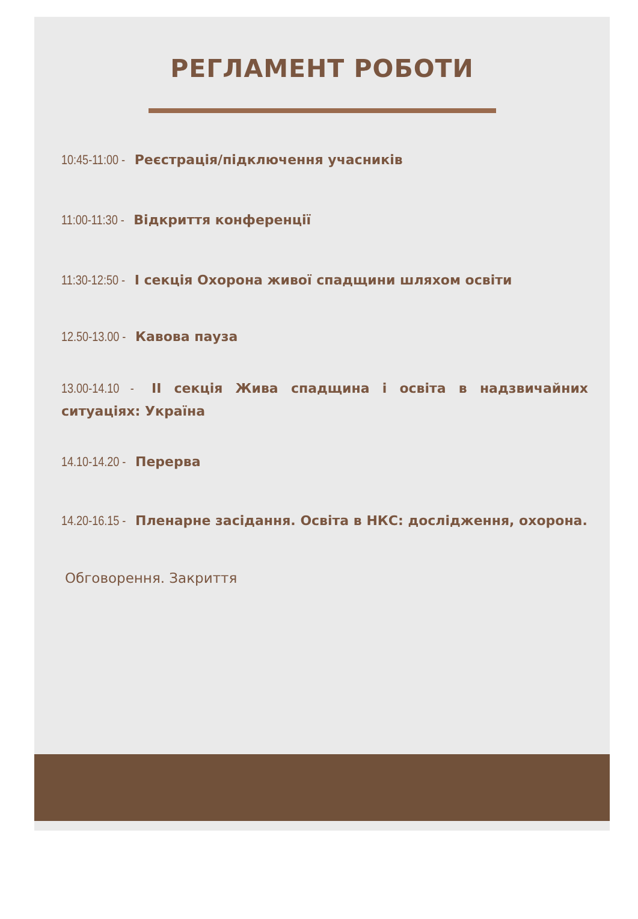РЕГЛАМЕНТ РОБОТИ
10:45-11:00 - Реєстрація/підключення учасників
11:00-11:30 - Відкриття конференції
11:30-12:50 - I секція Охорона живої спадщини шляхом освіти
12.50-13.00 - Кавова пауза
13.00-14.10 - II секція Жива спадщина і освіта в надзвичайних ситуаціях: Україна
14.10-14.20 - Перерва
14.20-16.15 - Пленарне засідання. Освіта в НКС: дослідження, охорона.
Обговорення. Закриття